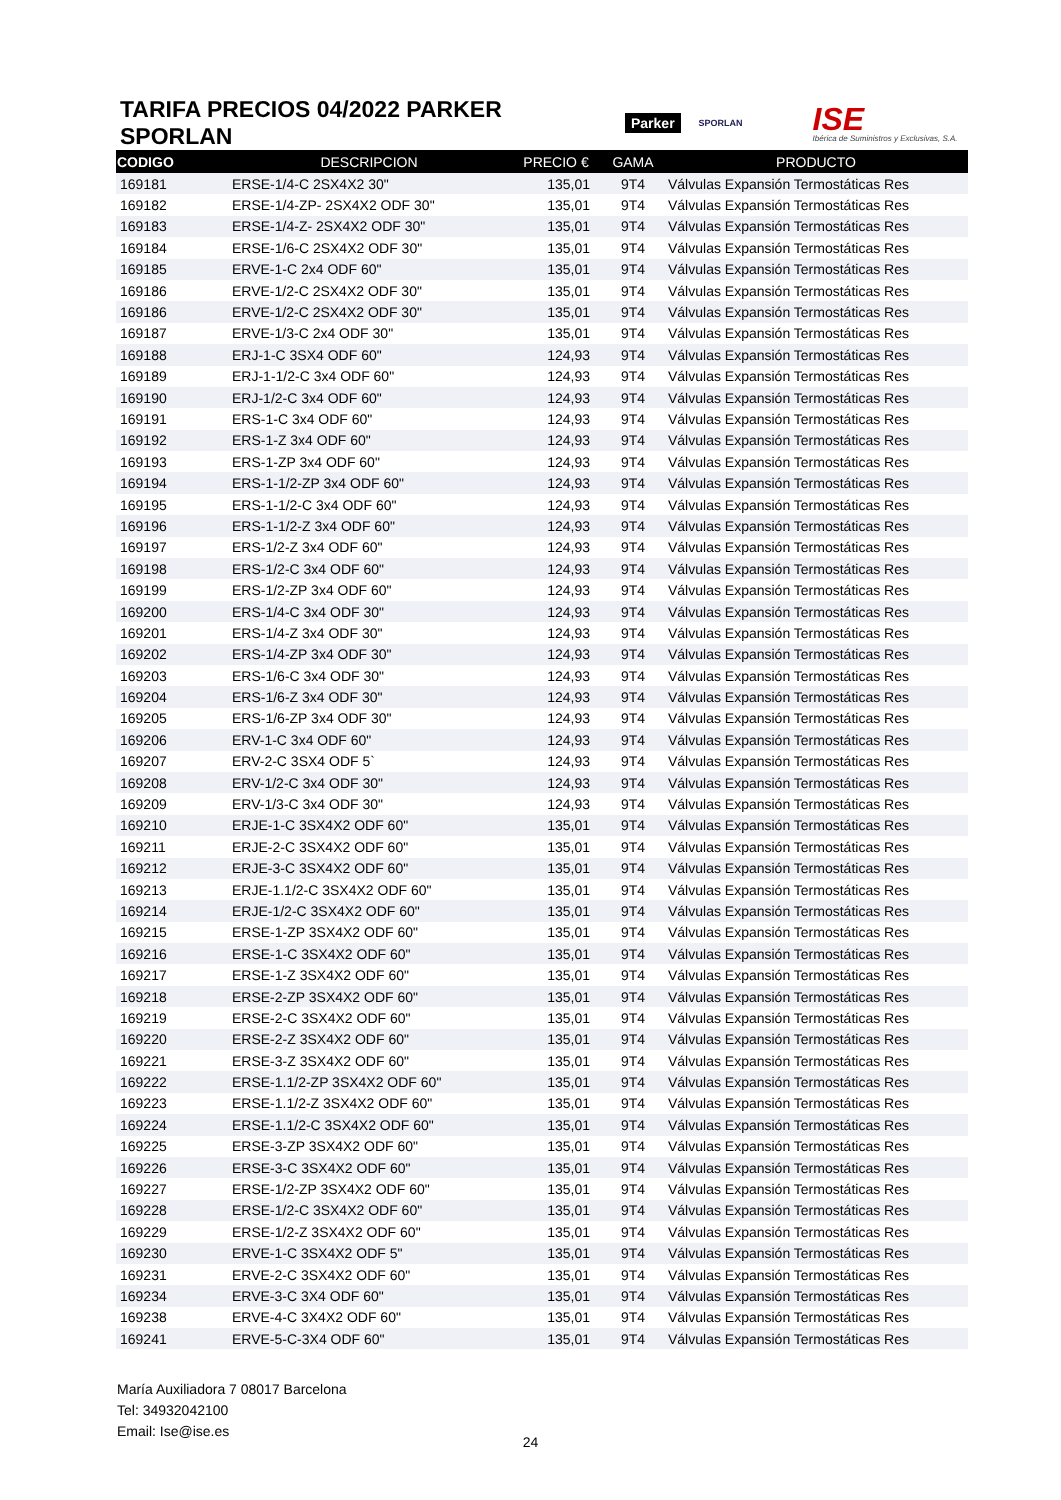TARIFA PRECIOS 04/2022 PARKER SPORLAN
Parker SPORLAN
ISE
Ibérica de Suministros y Exclusivas, S.A.
| CODIGO | DESCRIPCION | PRECIO € | GAMA | PRODUCTO |
| --- | --- | --- | --- | --- |
| 169181 | ERSE-1/4-C 2SX4X2 30" | 135,01 | 9T4 | Válvulas Expansión Termostáticas Res |
| 169182 | ERSE-1/4-ZP- 2SX4X2 ODF 30" | 135,01 | 9T4 | Válvulas Expansión Termostáticas Res |
| 169183 | ERSE-1/4-Z- 2SX4X2 ODF 30" | 135,01 | 9T4 | Válvulas Expansión Termostáticas Res |
| 169184 | ERSE-1/6-C 2SX4X2 ODF 30" | 135,01 | 9T4 | Válvulas Expansión Termostáticas Res |
| 169185 | ERVE-1-C 2x4 ODF 60" | 135,01 | 9T4 | Válvulas Expansión Termostáticas Res |
| 169186 | ERVE-1/2-C 2SX4X2 ODF 30" | 135,01 | 9T4 | Válvulas Expansión Termostáticas Res |
| 169186 | ERVE-1/2-C 2SX4X2 ODF 30" | 135,01 | 9T4 | Válvulas Expansión Termostáticas Res |
| 169187 | ERVE-1/3-C 2x4 ODF 30" | 135,01 | 9T4 | Válvulas Expansión Termostáticas Res |
| 169188 | ERJ-1-C 3SX4 ODF 60" | 124,93 | 9T4 | Válvulas Expansión Termostáticas Res |
| 169189 | ERJ-1-1/2-C 3x4 ODF 60" | 124,93 | 9T4 | Válvulas Expansión Termostáticas Res |
| 169190 | ERJ-1/2-C 3x4 ODF 60" | 124,93 | 9T4 | Válvulas Expansión Termostáticas Res |
| 169191 | ERS-1-C 3x4 ODF 60" | 124,93 | 9T4 | Válvulas Expansión Termostáticas Res |
| 169192 | ERS-1-Z 3x4 ODF 60" | 124,93 | 9T4 | Válvulas Expansión Termostáticas Res |
| 169193 | ERS-1-ZP 3x4 ODF 60" | 124,93 | 9T4 | Válvulas Expansión Termostáticas Res |
| 169194 | ERS-1-1/2-ZP 3x4 ODF 60" | 124,93 | 9T4 | Válvulas Expansión Termostáticas Res |
| 169195 | ERS-1-1/2-C 3x4 ODF 60" | 124,93 | 9T4 | Válvulas Expansión Termostáticas Res |
| 169196 | ERS-1-1/2-Z 3x4 ODF 60" | 124,93 | 9T4 | Válvulas Expansión Termostáticas Res |
| 169197 | ERS-1/2-Z 3x4 ODF 60" | 124,93 | 9T4 | Válvulas Expansión Termostáticas Res |
| 169198 | ERS-1/2-C 3x4 ODF 60" | 124,93 | 9T4 | Válvulas Expansión Termostáticas Res |
| 169199 | ERS-1/2-ZP 3x4 ODF 60" | 124,93 | 9T4 | Válvulas Expansión Termostáticas Res |
| 169200 | ERS-1/4-C 3x4 ODF 30" | 124,93 | 9T4 | Válvulas Expansión Termostáticas Res |
| 169201 | ERS-1/4-Z 3x4 ODF 30" | 124,93 | 9T4 | Válvulas Expansión Termostáticas Res |
| 169202 | ERS-1/4-ZP 3x4 ODF 30" | 124,93 | 9T4 | Válvulas Expansión Termostáticas Res |
| 169203 | ERS-1/6-C 3x4 ODF 30" | 124,93 | 9T4 | Válvulas Expansión Termostáticas Res |
| 169204 | ERS-1/6-Z 3x4 ODF 30" | 124,93 | 9T4 | Válvulas Expansión Termostáticas Res |
| 169205 | ERS-1/6-ZP 3x4 ODF 30" | 124,93 | 9T4 | Válvulas Expansión Termostáticas Res |
| 169206 | ERV-1-C 3x4 ODF 60" | 124,93 | 9T4 | Válvulas Expansión Termostáticas Res |
| 169207 | ERV-2-C 3SX4 ODF 5` | 124,93 | 9T4 | Válvulas Expansión Termostáticas Res |
| 169208 | ERV-1/2-C 3x4 ODF 30" | 124,93 | 9T4 | Válvulas Expansión Termostáticas Res |
| 169209 | ERV-1/3-C 3x4 ODF 30" | 124,93 | 9T4 | Válvulas Expansión Termostáticas Res |
| 169210 | ERJE-1-C 3SX4X2 ODF 60" | 135,01 | 9T4 | Válvulas Expansión Termostáticas Res |
| 169211 | ERJE-2-C 3SX4X2 ODF 60" | 135,01 | 9T4 | Válvulas Expansión Termostáticas Res |
| 169212 | ERJE-3-C 3SX4X2 ODF 60" | 135,01 | 9T4 | Válvulas Expansión Termostáticas Res |
| 169213 | ERJE-1.1/2-C 3SX4X2 ODF 60" | 135,01 | 9T4 | Válvulas Expansión Termostáticas Res |
| 169214 | ERJE-1/2-C 3SX4X2 ODF 60" | 135,01 | 9T4 | Válvulas Expansión Termostáticas Res |
| 169215 | ERSE-1-ZP 3SX4X2 ODF 60" | 135,01 | 9T4 | Válvulas Expansión Termostáticas Res |
| 169216 | ERSE-1-C 3SX4X2 ODF 60" | 135,01 | 9T4 | Válvulas Expansión Termostáticas Res |
| 169217 | ERSE-1-Z 3SX4X2 ODF 60" | 135,01 | 9T4 | Válvulas Expansión Termostáticas Res |
| 169218 | ERSE-2-ZP 3SX4X2 ODF 60" | 135,01 | 9T4 | Válvulas Expansión Termostáticas Res |
| 169219 | ERSE-2-C 3SX4X2 ODF 60" | 135,01 | 9T4 | Válvulas Expansión Termostáticas Res |
| 169220 | ERSE-2-Z 3SX4X2 ODF 60" | 135,01 | 9T4 | Válvulas Expansión Termostáticas Res |
| 169221 | ERSE-3-Z 3SX4X2 ODF 60" | 135,01 | 9T4 | Válvulas Expansión Termostáticas Res |
| 169222 | ERSE-1.1/2-ZP 3SX4X2 ODF 60" | 135,01 | 9T4 | Válvulas Expansión Termostáticas Res |
| 169223 | ERSE-1.1/2-Z 3SX4X2 ODF 60" | 135,01 | 9T4 | Válvulas Expansión Termostáticas Res |
| 169224 | ERSE-1.1/2-C 3SX4X2 ODF 60" | 135,01 | 9T4 | Válvulas Expansión Termostáticas Res |
| 169225 | ERSE-3-ZP 3SX4X2 ODF 60" | 135,01 | 9T4 | Válvulas Expansión Termostáticas Res |
| 169226 | ERSE-3-C 3SX4X2 ODF 60" | 135,01 | 9T4 | Válvulas Expansión Termostáticas Res |
| 169227 | ERSE-1/2-ZP 3SX4X2 ODF 60" | 135,01 | 9T4 | Válvulas Expansión Termostáticas Res |
| 169228 | ERSE-1/2-C 3SX4X2 ODF 60" | 135,01 | 9T4 | Válvulas Expansión Termostáticas Res |
| 169229 | ERSE-1/2-Z 3SX4X2 ODF 60" | 135,01 | 9T4 | Válvulas Expansión Termostáticas Res |
| 169230 | ERVE-1-C 3SX4X2 ODF 5" | 135,01 | 9T4 | Válvulas Expansión Termostáticas Res |
| 169231 | ERVE-2-C 3SX4X2 ODF 60" | 135,01 | 9T4 | Válvulas Expansión Termostáticas Res |
| 169234 | ERVE-3-C 3X4 ODF 60" | 135,01 | 9T4 | Válvulas Expansión Termostáticas Res |
| 169238 | ERVE-4-C 3X4X2 ODF 60" | 135,01 | 9T4 | Válvulas Expansión Termostáticas Res |
| 169241 | ERVE-5-C-3X4 ODF 60" | 135,01 | 9T4 | Válvulas Expansión Termostáticas Res |
María Auxiliadora 7 08017 Barcelona
Tel: 34932042100
Email: Ise@ise.es
24